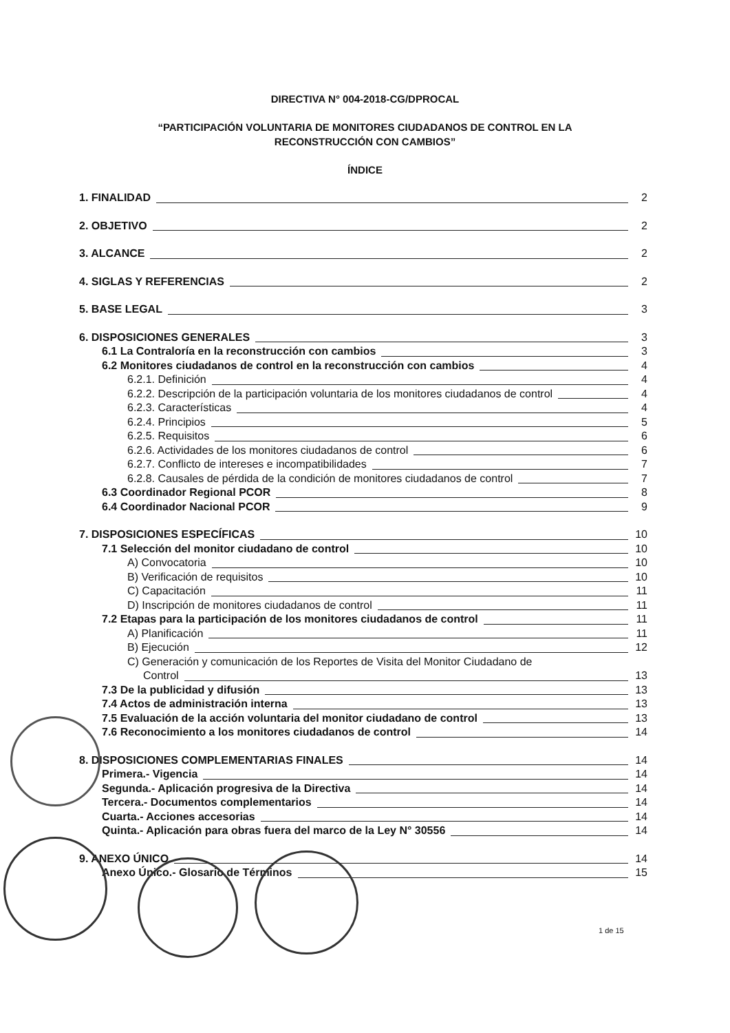DIRECTIVA N° 004-2018-CG/DPROCAL
“PARTICIPACIÓN VOLUNTARIA DE MONITORES CIUDADANOS DE CONTROL EN LA
RECONSTRUCCIÓN CON CAMBIOS”
ÍNDICE
1. FINALIDAD 2
2. OBJETIVO 2
3. ALCANCE 2
4. SIGLAS Y REFERENCIAS 2
5. BASE LEGAL 3
6. DISPOSICIONES GENERALES 3
6.1 La Contraloría en la reconstrucción con cambios 3
6.2 Monitores ciudadanos de control en la reconstrucción con cambios 4
6.2.1. Definición 4
6.2.2. Descripción de la participación voluntaria de los monitores ciudadanos de control 4
6.2.3. Características 4
6.2.4. Principios 5
6.2.5. Requisitos 6
6.2.6. Actividades de los monitores ciudadanos de control 6
6.2.7. Conflicto de intereses e incompatibilidades 7
6.2.8. Causales de pérdida de la condición de monitores ciudadanos de control 7
6.3 Coordinador Regional PCOR 8
6.4 Coordinador Nacional PCOR 9
7. DISPOSICIONES ESPECÍFICAS 10
7.1 Selección del monitor ciudadano de control 10
A) Convocatoria 10
B) Verificación de requisitos 10
C) Capacitación 11
D) Inscripción de monitores ciudadanos de control 11
7.2 Etapas para la participación de los monitores ciudadanos de control 11
A) Planificación 11
B) Ejecución 12
C) Generación y comunicación de los Reportes de Visita del Monitor Ciudadano de
Control 13
7.3 De la publicidad y difusión 13
7.4 Actos de administración interna 13
7.5 Evaluación de la acción voluntaria del monitor ciudadano de control 13
7.6 Reconocimiento a los monitores ciudadanos de control 14
8. DISPOSICIONES COMPLEMENTARIAS FINALES 14
Primera.- Vigencia 14
Segunda.- Aplicación progresiva de la Directiva 14
Tercera.- Documentos complementarios 14
Cuarta.- Acciones accesorias 14
Quinta.- Aplicación para obras fuera del marco de la Ley N° 30556 14
9. ANEXO ÚNICO 14
Anexo Único.- Glosario de Términos 15
1 de 15